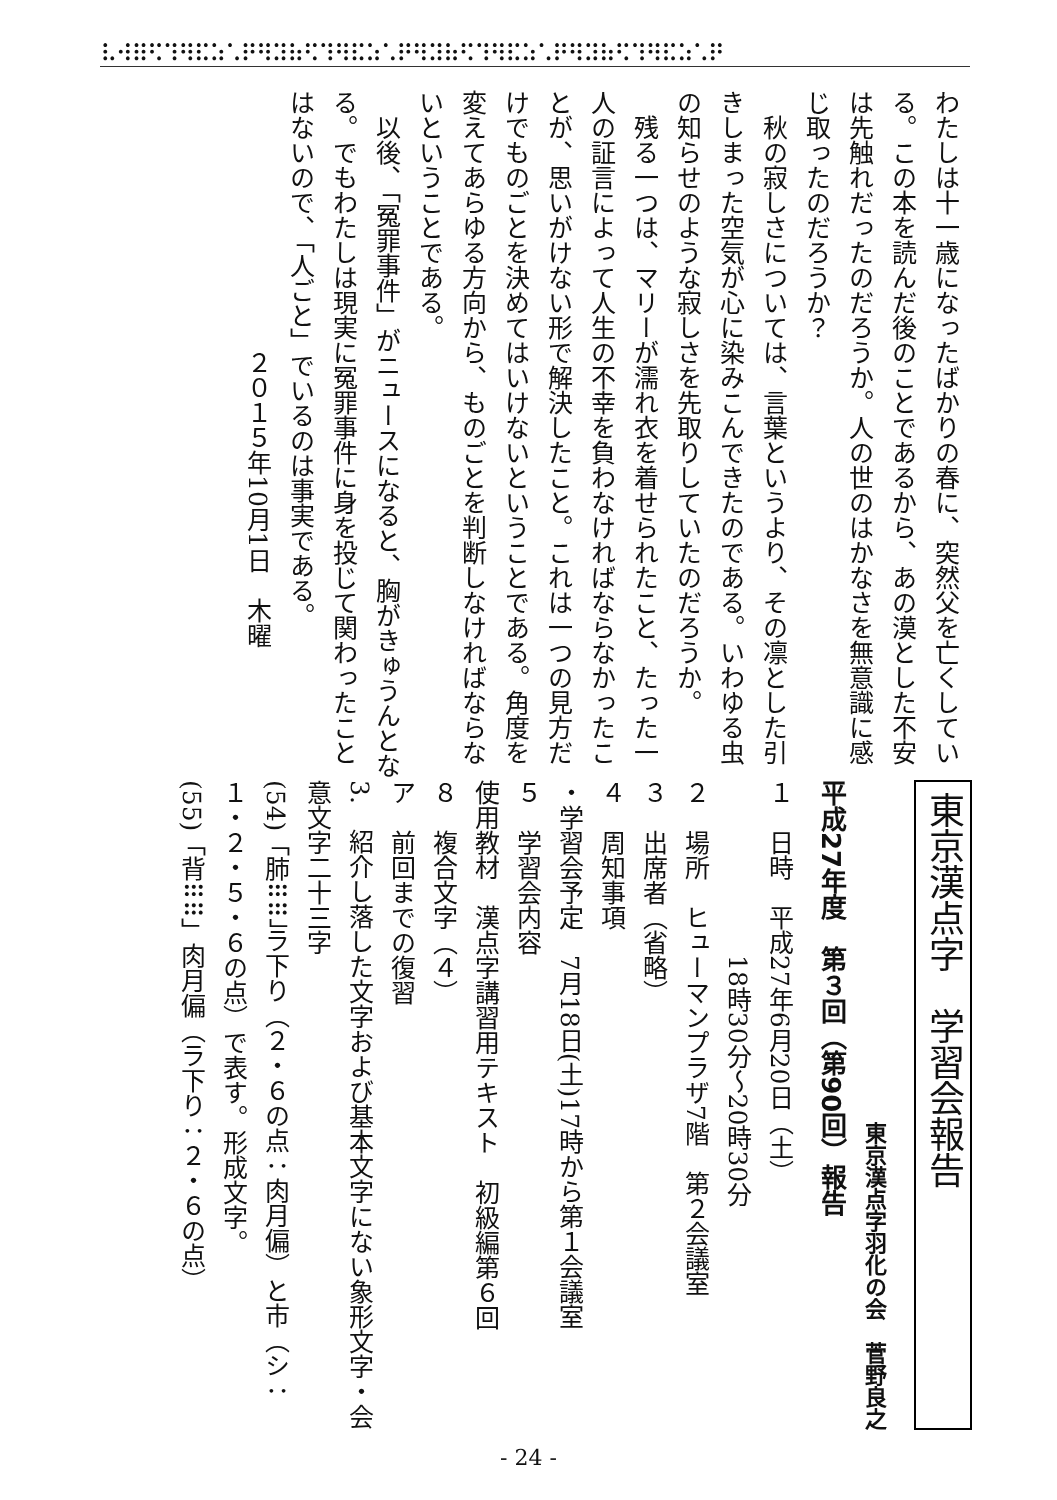⠧⠺⠿⠫⠹⠻⠯⠵⠡⠟⠻⠽⠷⠫⠹⠻⠯⠵⠡⠟⠻⠽⠷⠫⠹⠻⠯⠵⠡⠟⠻⠽⠷⠫⠹⠻⠯⠵⠡⠟
わたしは十一歳になったばかりの春に、突然父を亡くしている。この本を読んだ後のことであるから、あの漠とした不安は先触れだったのだろうか。人の世のはかなさを無意識に感じ取ったのだろうか？
　秋の寂しさについては、言葉というより、その凛とした引きしまった空気が心に染みこんできたのである。いわゆる虫の知らせのような寂しさを先取りしていたのだろうか。
　残る一つは、マリーが濡れ衣を着せられたこと、たった一人の証言によって人生の不幸を負わなければならなかったことが、思いがけない形で解決したこと。これは一つの見方だけでものごとを決めてはいけないということである。角度を変えてあらゆる方向から、ものごとを判断しなければならないということである。
　以後、「冤罪事件」がニュースになると、胸がきゅうんとなる。でもわたしは現実に冤罪事件に身を投じて関わったことはないので、「人ごと」でいるのは事実である。
２０１５年10月1日　木曜
東京漢点字　学習会報告
東京漢点字羽化の会　菅野良之
平成27年度　第３回（第90回）報告
１　日時　平成27年6月20日（土）
　　　　　　　18時30分～20時30分
２　場所　ヒューマンプラザ7階　第２会議室
３　出席者（省略）
４　周知事項
・学習会予定　7月18日(土)17時から第１会議室
５　学習会内容
使用教材　漢点字講習用テキスト　初級編第６回
８　複合文字（４）
ア　前回までの復習
3.　紹介し落した文字および基本文字にない象形文字・会意文字二十三字
(54)「肺⠿⠿」ラ下り（２・６の点：肉月偏）と市（シ：１・２・５・６の点）で表す。形成文字。
(55)「背⠿⠿」肉月偏（ラ下り：２・６の点）
- 24 -